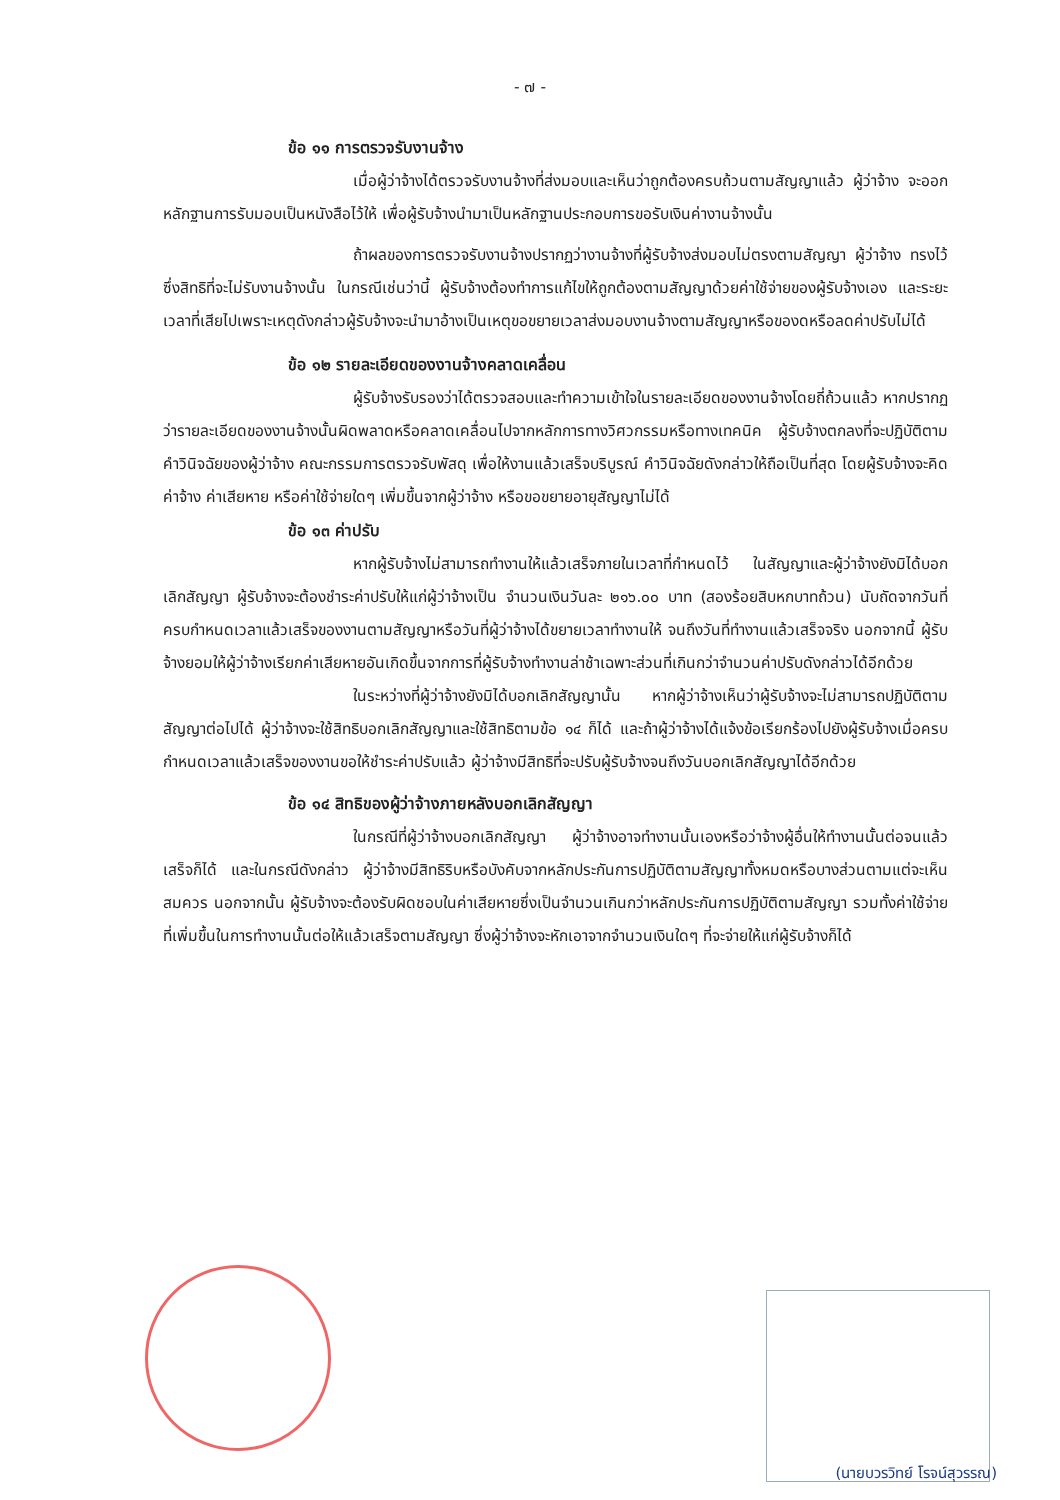- ๗ -
ข้อ ๑๑ การตรวจรับงานจ้าง
เมื่อผู้ว่าจ้างได้ตรวจรับงานจ้างที่ส่งมอบและเห็นว่าถูกต้องครบถ้วนตามสัญญาแล้ว ผู้ว่าจ้าง จะออกหลักฐานการรับมอบเป็นหนังสือไว้ให้ เพื่อผู้รับจ้างนำมาเป็นหลักฐานประกอบการขอรับเงินค่างานจ้างนั้น
ถ้าผลของการตรวจรับงานจ้างปรากฏว่างานจ้างที่ผู้รับจ้างส่งมอบไม่ตรงตามสัญญา ผู้ว่าจ้าง ทรงไว้ซึ่งสิทธิที่จะไม่รับงานจ้างนั้น ในกรณีเช่นว่านี้ ผู้รับจ้างต้องทำการแก้ไขให้ถูกต้องตามสัญญาด้วยค่าใช้จ่ายของผู้รับจ้างเอง และระยะเวลาที่เสียไปเพราะเหตุดังกล่าวผู้รับจ้างจะนำมาอ้างเป็นเหตุขอขยายเวลาส่งมอบงานจ้างตามสัญญาหรือของดหรือลดค่าปรับไม่ได้
ข้อ ๑๒ รายละเอียดของงานจ้างคลาดเคลื่อน
ผู้รับจ้างรับรองว่าได้ตรวจสอบและทำความเข้าใจในรายละเอียดของงานจ้างโดยถี่ถ้วนแล้ว หากปรากฏว่ารายละเอียดของงานจ้างนั้นผิดพลาดหรือคลาดเคลื่อนไปจากหลักการทางวิศวกรรมหรือทางเทคนิค ผู้รับจ้างตกลงที่จะปฏิบัติตามคำวินิจฉัยของผู้ว่าจ้าง คณะกรรมการตรวจรับพัสดุ เพื่อให้งานแล้วเสร็จบริบูรณ์ คำวินิจฉัยดังกล่าวให้ถือเป็นที่สุด โดยผู้รับจ้างจะคิดค่าจ้าง ค่าเสียหาย หรือค่าใช้จ่ายใดๆ เพิ่มขึ้นจากผู้ว่าจ้าง หรือขอขยายอายุสัญญาไม่ได้
ข้อ ๑๓ ค่าปรับ
หากผู้รับจ้างไม่สามารถทำงานให้แล้วเสร็จภายในเวลาที่กำหนดไว้ ในสัญญาและผู้ว่าจ้างยังมิได้บอกเลิกสัญญา ผู้รับจ้างจะต้องชำระค่าปรับให้แก่ผู้ว่าจ้างเป็น จำนวนเงินวันละ ๒๑๖.๐๐ บาท (สองร้อยสิบหกบาทถ้วน) นับถัดจากวันที่ครบกำหนดเวลาแล้วเสร็จของงานตามสัญญาหรือวันที่ผู้ว่าจ้างได้ขยายเวลาทำงานให้ จนถึงวันที่ทำงานแล้วเสร็จจริง นอกจากนี้ ผู้รับจ้างยอมให้ผู้ว่าจ้างเรียกค่าเสียหายอันเกิดขึ้นจากการที่ผู้รับจ้างทำงานล่าช้าเฉพาะส่วนที่เกินกว่าจำนวนค่าปรับดังกล่าวได้อีกด้วย
ในระหว่างที่ผู้ว่าจ้างยังมิได้บอกเลิกสัญญานั้น หากผู้ว่าจ้างเห็นว่าผู้รับจ้างจะไม่สามารถปฏิบัติตามสัญญาต่อไปได้ ผู้ว่าจ้างจะใช้สิทธิบอกเลิกสัญญาและใช้สิทธิตามข้อ ๑๔ ก็ได้ และถ้าผู้ว่าจ้างได้แจ้งข้อเรียกร้องไปยังผู้รับจ้างเมื่อครบกำหนดเวลาแล้วเสร็จของงานขอให้ชำระค่าปรับแล้ว ผู้ว่าจ้างมีสิทธิที่จะปรับผู้รับจ้างจนถึงวันบอกเลิกสัญญาได้อีกด้วย
ข้อ ๑๔ สิทธิของผู้ว่าจ้างภายหลังบอกเลิกสัญญา
ในกรณีที่ผู้ว่าจ้างบอกเลิกสัญญา ผู้ว่าจ้างอาจทำงานนั้นเองหรือว่าจ้างผู้อื่นให้ทำงานนั้นต่อจนแล้วเสร็จก็ได้ และในกรณีดังกล่าว ผู้ว่าจ้างมีสิทธิริบหรือบังคับจากหลักประกันการปฏิบัติตามสัญญาทั้งหมดหรือบางส่วนตามแต่จะเห็นสมควร นอกจากนั้น ผู้รับจ้างจะต้องรับผิดชอบในค่าเสียหายซึ่งเป็นจำนวนเกินกว่าหลักประกันการปฏิบัติตามสัญญา รวมทั้งค่าใช้จ่ายที่เพิ่มขึ้นในการทำงานนั้นต่อให้แล้วเสร็จตามสัญญา ซึ่งผู้ว่าจ้างจะหักเอาจากจำนวนเงินใดๆ ที่จะจ่ายให้แก่ผู้รับจ้างก็ได้
(นายบวรวิทย์ โรจน์สุวรรณ)